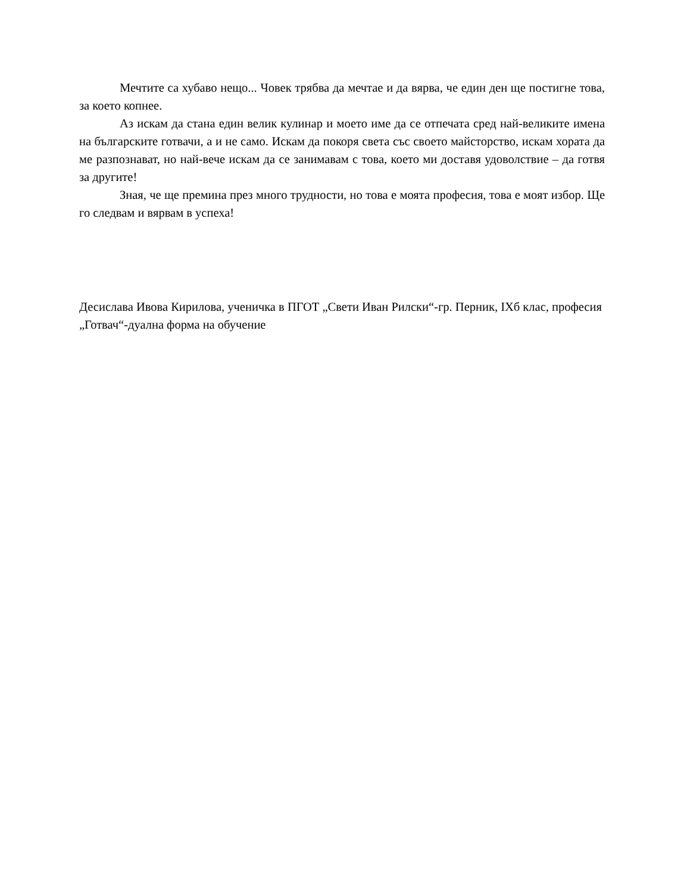Мечтите са хубаво нещо... Човек трябва да мечтае и да вярва, че един ден ще постигне това, за което копнее.
Аз искам да стана един велик кулинар и моето име да се отпечата сред най-великите имена на българските готвачи, а и не само. Искам да покоря света със своето майсторство, искам хората да ме разпознават, но най-вече искам да се занимавам с това, което ми доставя удоволствие – да готвя за другите!
Зная, че ще премина през много трудности, но това е моята професия, това е моят избор. Ще го следвам и вярвам в успеха!
Десислава Ивова Кирилова, ученичка в ПГОТ „Свети Иван Рилски“-гр. Перник, IXб клас, професия „Готвач“-дуална форма на обучение